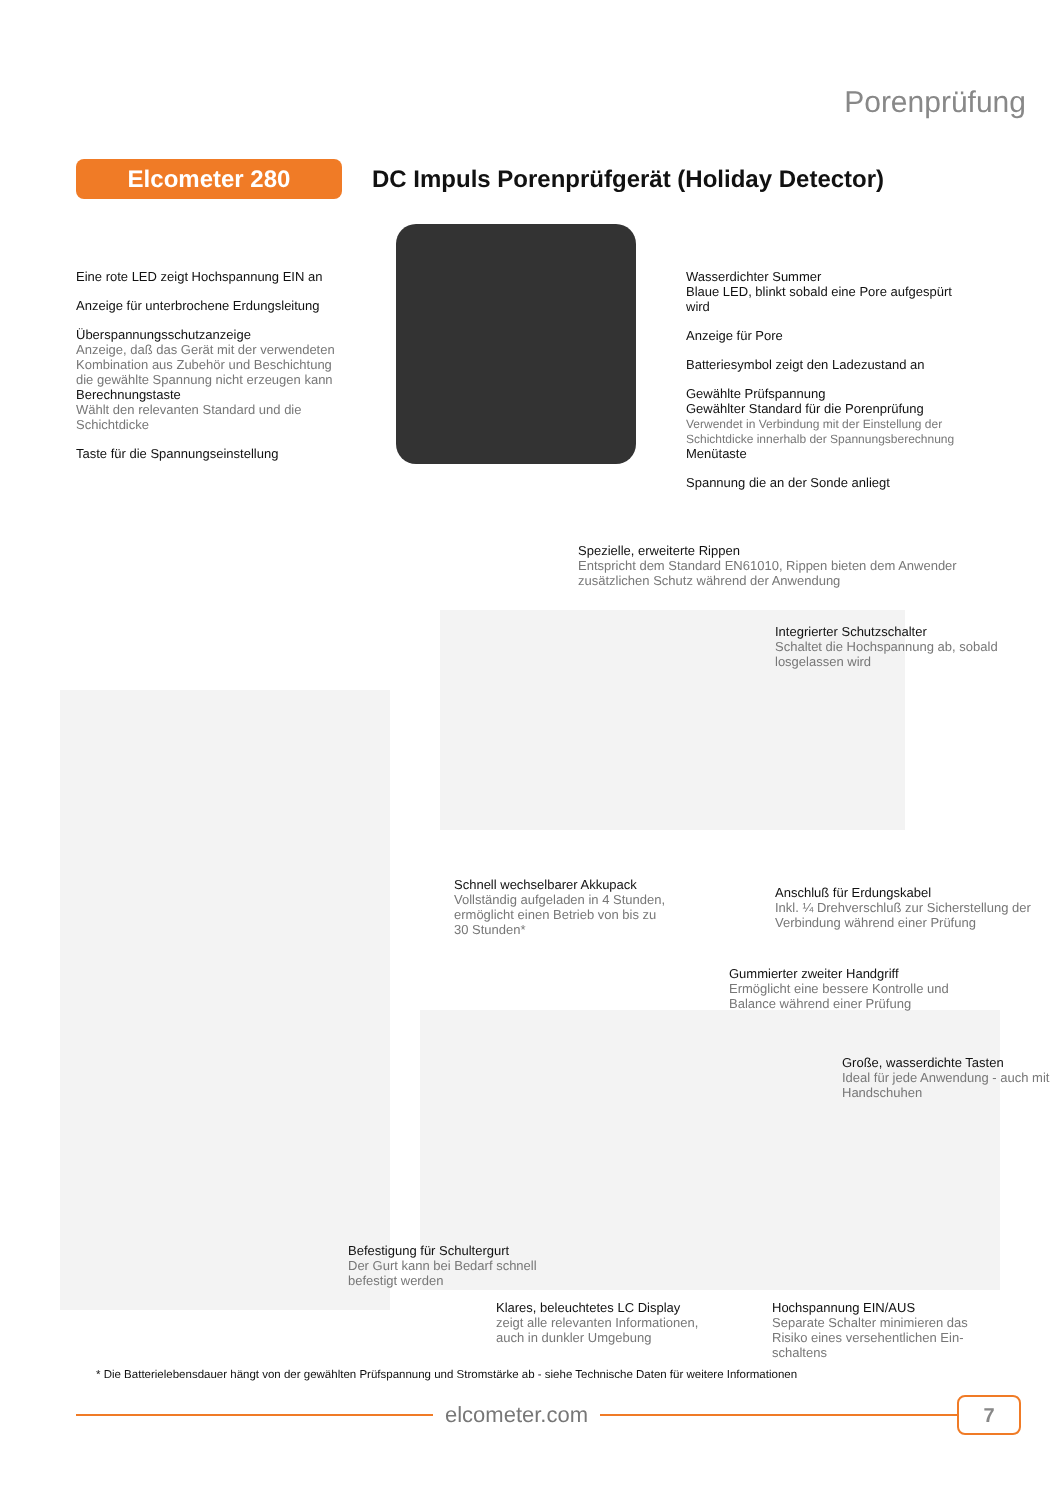Porenprüfung
Elcometer 280
DC Impuls Porenprüfgerät (Holiday Detector)
Eine rote LED zeigt Hochspannung EIN an
Anzeige für unterbrochene Erdungsleitung
Überspannungsschutzanzeige
Anzeige, daß das Gerät mit der verwendeten Kombination aus Zubehör und Beschichtung die gewählte Spannung nicht erzeugen kann
Berechnungstaste
Wählt den relevanten Standard und die Schichtdicke
Taste für die Spannungseinstellung
Wasserdichter Summer
Blaue LED, blinkt sobald eine Pore aufgespürt wird
Anzeige für Pore
Batteriesymbol zeigt den Ladezustand an
Gewählte Prüfspannung
Gewählter Standard für die Porenprüfung
Verwendet in Verbindung mit der Einstellung der Schichtdicke innerhalb der Spannungsberechnung
Menütaste
Spannung die an der Sonde anliegt
Spezielle, erweiterte Rippen
Entspricht dem Standard EN61010, Rippen bieten dem Anwender zusätzlichen Schutz während der Anwendung
Integrierter Schutzschalter
Schaltet die Hochspannung ab, sobald losgelassen wird
Schnell wechselbarer Akkupack
Vollständig aufgeladen in 4 Stunden, ermöglicht einen Betrieb von bis zu 30 Stunden*
Anschluß für Erdungskabel
Inkl. ¼ Drehverschluß zur Sicherstellung der Verbindung während einer Prüfung
Gummierter zweiter Handgriff
Ermöglicht eine bessere Kontrolle und Balance während einer Prüfung
Große, wasserdichte Tasten
Ideal für jede Anwendung - auch mit Handschuhen
Befestigung für Schultergurt
Der Gurt kann bei Bedarf schnell befestigt werden
Klares, beleuchtetes LC Display
zeigt alle relevanten Informationen, auch in dunkler Umgebung
Hochspannung EIN/AUS
Separate Schalter minimieren das Risiko eines versehentlichen Ein-schaltens
* Die Batterielebensdauer hängt von der gewählten Prüfspannung und Stromstärke ab - siehe Technische Daten für weitere Informationen
elcometer.com
7